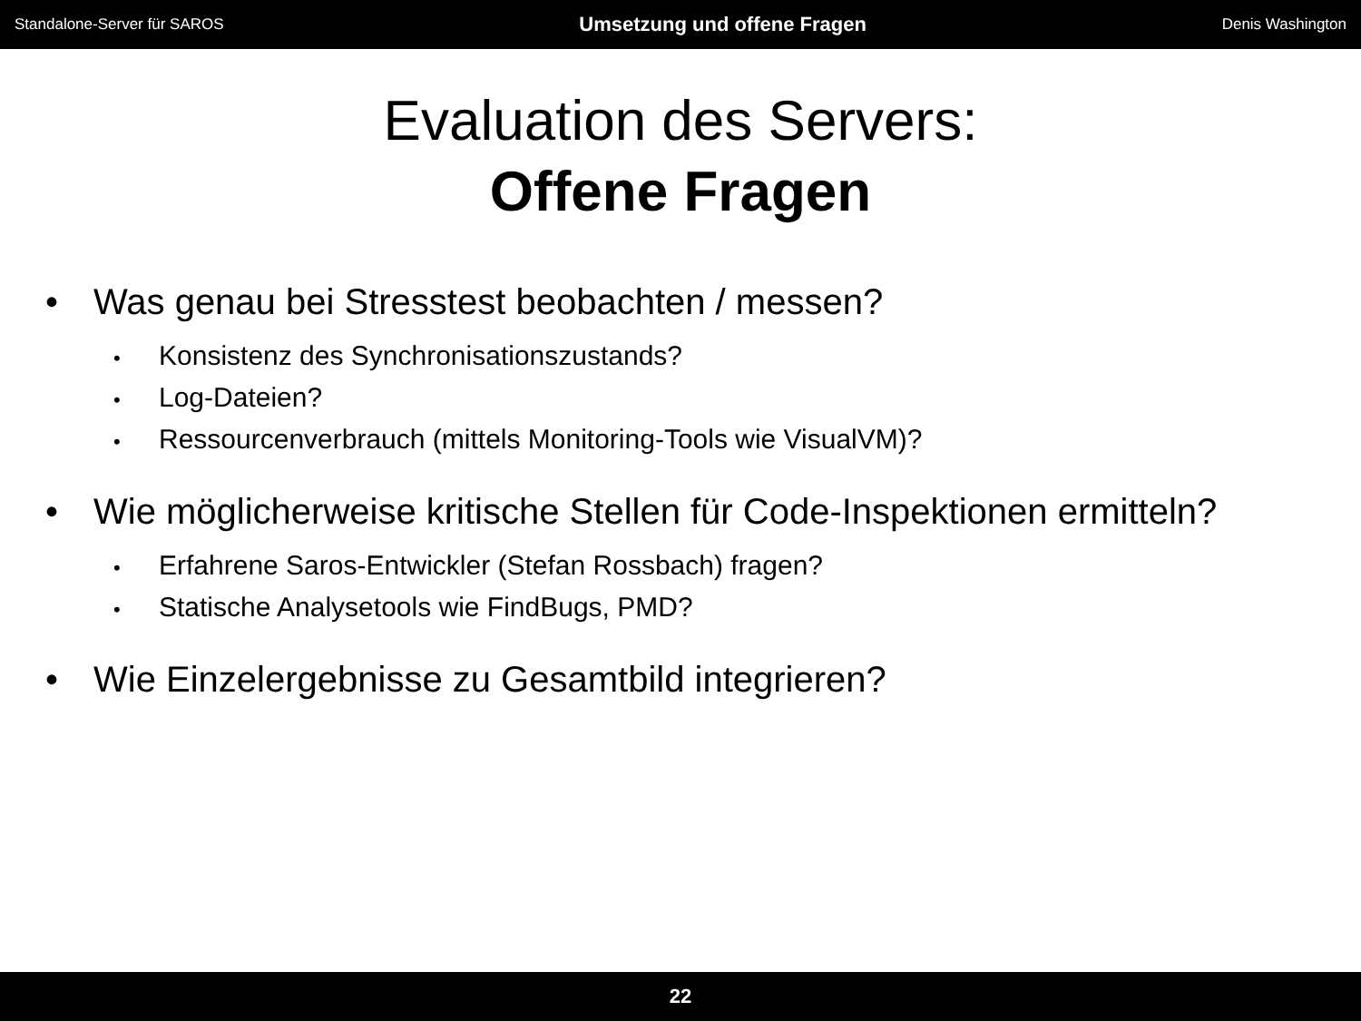Standalone-Server für SAROS Umsetzung und offene Fragen Denis Washington
Evaluation des Servers:
Offene Fragen
• Was genau bei Stresstest beobachten / messen?
• Konsistenz des Synchronisationszustands?
• Log-Dateien?
• Ressourcenverbrauch (mittels Monitoring-Tools wie VisualVM)?
• Wie möglicherweise kritische Stellen für Code-Inspektionen ermitteln?
• Erfahrene Saros-Entwickler (Stefan Rossbach) fragen?
• Statische Analysetools wie FindBugs, PMD?
• Wie Einzelergebnisse zu Gesamtbild integrieren?
22